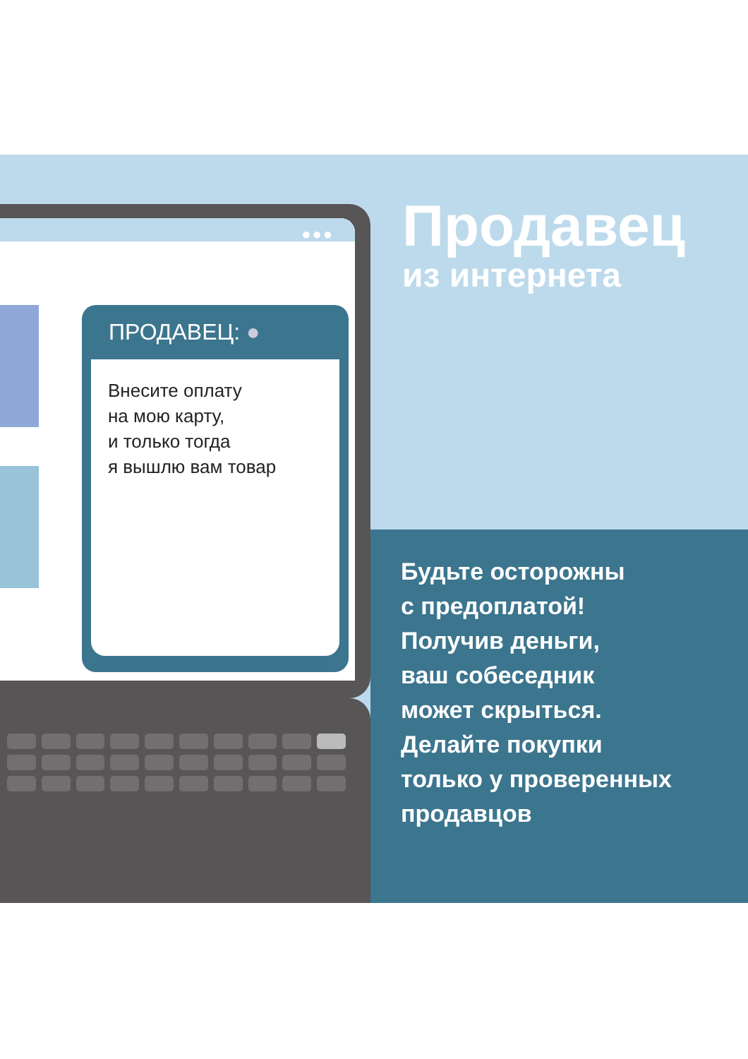●●●
ПРОДАВЕЦ: ●
Внесите оплату
на мою карту,
и только тогда
я вышлю вам товар
Продавец
из интернета
Будьте осторожны
с предоплатой!
Получив деньги,
ваш собеседник
может скрыться.
Делайте покупки
только у проверенных
продавцов